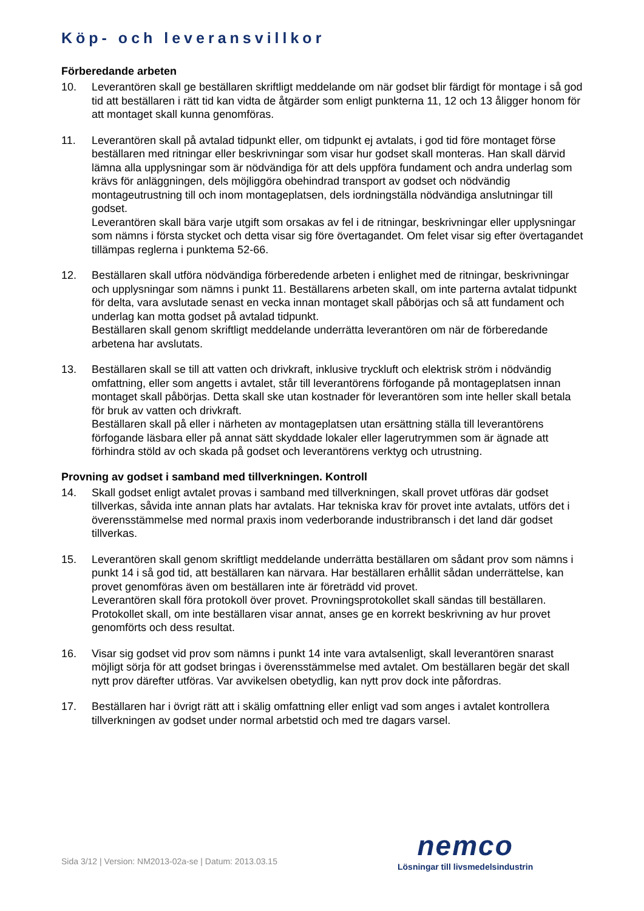Köp- och leveransvillkor
Förberedande arbeten
10. Leverantören skall ge beställaren skriftligt meddelande om när godset blir färdigt för montage i så god tid att beställaren i rätt tid kan vidta de åtgärder som enligt punkterna 11, 12 och 13 åligger honom för att montaget skall kunna genomföras.
11. Leverantören skall på avtalad tidpunkt eller, om tidpunkt ej avtalats, i god tid före montaget förse beställaren med ritningar eller beskrivningar som visar hur godset skall monteras. Han skall därvid lämna alla upplysningar som är nödvändiga för att dels uppföra fundament och andra underlag som krävs för anläggningen, dels möjliggöra obehindrad transport av godset och nödvändig montageutrustning till och inom montageplatsen, dels iordningställa nödvändiga anslutningar till godset.
Leverantören skall bära varje utgift som orsakas av fel i de ritningar, beskrivningar eller upplysningar som nämns i första stycket och detta visar sig före övertagandet. Om felet visar sig efter övertagandet tillämpas reglerna i punktema 52-66.
12. Beställaren skall utföra nödvändiga förberedende arbeten i enlighet med de ritningar, beskrivningar och upplysningar som nämns i punkt 11. Beställarens arbeten skall, om inte parterna avtalat tidpunkt för delta, vara avslutade senast en vecka innan montaget skall påbörjas och så att fundament och underlag kan motta godset på avtalad tidpunkt.
Beställaren skall genom skriftligt meddelande underrätta leverantören om när de förberedande arbetena har avslutats.
13. Beställaren skall se till att vatten och drivkraft, inklusive tryckluft och elektrisk ström i nödvändig omfattning, eller som angetts i avtalet, står till leverantörens förfogande på montageplatsen innan montaget skall påbörjas. Detta skall ske utan kostnader för leverantören som inte heller skall betala för bruk av vatten och drivkraft.
Beställaren skall på eller i närheten av montageplatsen utan ersättning ställa till leverantörens förfogande läsbara eller på annat sätt skyddade lokaler eller lagerutrymmen som är ägnade att förhindra stöld av och skada på godset och leverantörens verktyg och utrustning.
Provning av godset i samband med tillverkningen. Kontroll
14. Skall godset enligt avtalet provas i samband med tillverkningen, skall provet utföras där godset tillverkas, såvida inte annan plats har avtalats. Har tekniska krav för provet inte avtalats, utförs det i överensstämmelse med normal praxis inom vederborande industribransch i det land där godset tillverkas.
15. Leverantören skall genom skriftligt meddelande underrätta beställaren om sådant prov som nämns i punkt 14 i så god tid, att beställaren kan närvara. Har beställaren erhållit sådan underrättelse, kan provet genomföras även om beställaren inte är företrädd vid provet.
Leverantören skall föra protokoll över provet. Provningsprotokollet skall sändas till beställaren. Protokollet skall, om inte beställaren visar annat, anses ge en korrekt beskrivning av hur provet genomförts och dess resultat.
16. Visar sig godset vid prov som nämns i punkt 14 inte vara avtalsenligt, skall leverantören snarast möjligt sörja för att godset bringas i överensstämmelse med avtalet. Om beställaren begär det skall nytt prov därefter utföras. Var avvikelsen obetydlig, kan nytt prov dock inte påfordras.
17. Beställaren har i övrigt rätt att i skälig omfattning eller enligt vad som anges i avtalet kontrollera tillverkningen av godset under normal arbetstid och med tre dagars varsel.
nemco
Lösningar till livsmedelsindustrin
Sida 3/12 | Version: NM2013-02a-se | Datum: 2013.03.15